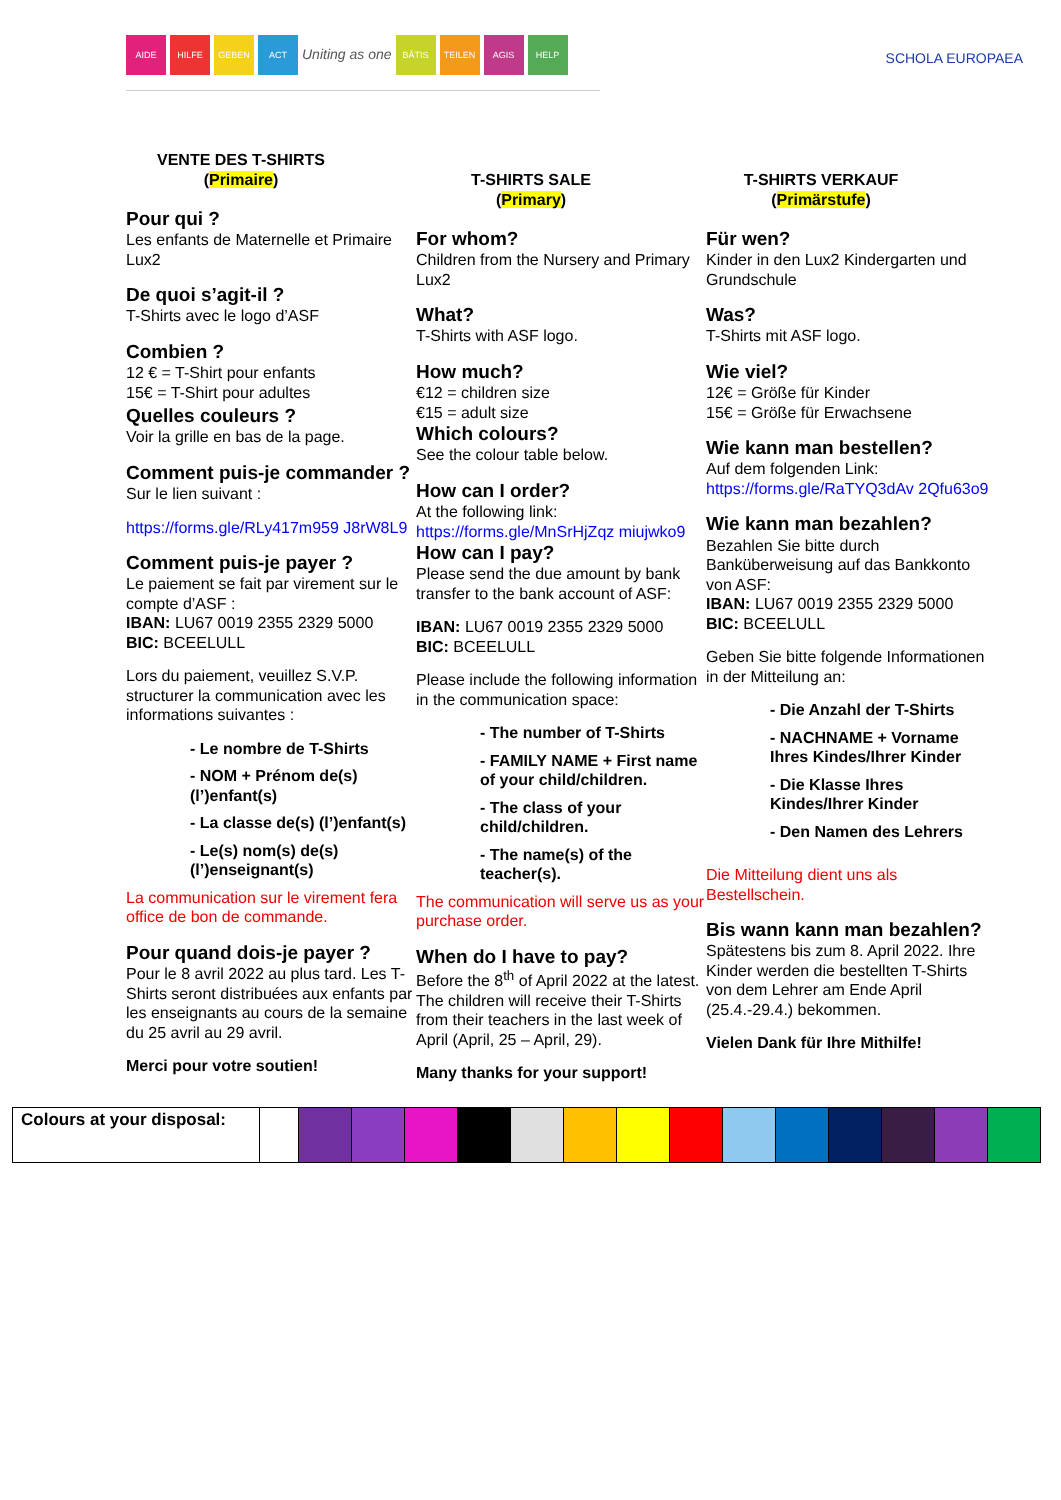AIDE HILFE GEBEN ACT Uniting as one BÂTIS TEILEN AGIS HELP
SCHOLA EUROPAEA
VENTE DES T-SHIRTS
(Primaire)
Pour qui ?
Les enfants de Maternelle et Primaire Lux2
De quoi s’agit-il ?
T-Shirts avec le logo d’ASF
Combien ?
12 € = T-Shirt pour enfants
15€ = T-Shirt pour adultes
Quelles couleurs ?
Voir la grille en bas de la page.
Comment puis-je commander ?
Sur le lien suivant :
https://forms.gle/RLy417m959 J8rW8L9
Comment puis-je payer ?
Le paiement se fait par virement sur le compte d’ASF :
IBAN: LU67 0019 2355 2329 5000
BIC: BCEELULL
Lors du paiement, veuillez S.V.P. structurer la communication avec les informations suivantes :
- Le nombre de T-Shirts
- NOM + Prénom de(s) (l’)enfant(s)
- La classe de(s) (l’)enfant(s)
- Le(s) nom(s) de(s) (l’)enseignant(s)
La communication sur le virement fera office de bon de commande.
Pour quand dois-je payer ?
Pour le 8 avril 2022 au plus tard. Les T-Shirts seront distribuées aux enfants par les enseignants au cours de la semaine du 25 avril au 29 avril.
Merci pour votre soutien!
T-SHIRTS SALE
(Primary)
For whom?
Children from the Nursery and Primary Lux2
What?
T-Shirts with ASF logo.
How much?
€12 = children size
€15 = adult size
Which colours?
See the colour table below.
How can I order?
At the following link:
https://forms.gle/MnSrHjZqz miujwko9
How can I pay?
Please send the due amount by bank transfer to the bank account of ASF:
IBAN: LU67 0019 2355 2329 5000
BIC: BCEELULL
Please include the following information in the communication space:
- The number of T-Shirts
- FAMILY NAME + First name of your child/children.
- The class of your child/children.
- The name(s) of the teacher(s).
The communication will serve us as your purchase order.
When do I have to pay?
Before the 8<sup>th</sup> of April 2022 at the latest. The children will receive their T-Shirts from their teachers in the last week of April (April, 25 – April, 29).
Many thanks for your support!
T-SHIRTS VERKAUF
(Primärstufe)
Für wen?
Kinder in den Lux2 Kindergarten und Grundschule
Was?
T-Shirts mit ASF logo.
Wie viel?
12€ = Größe für Kinder
15€ = Größe für Erwachsene
Wie kann man bestellen?
Auf dem folgenden Link:
https://forms.gle/RaTYQ3dAv 2Qfu63o9
Wie kann man bezahlen?
Bezahlen Sie bitte durch Banküberweisung auf das Bankkonto von ASF:
IBAN: LU67 0019 2355 2329 5000
BIC: BCEELULL
Geben Sie bitte folgende Informationen in der Mitteilung an:
- Die Anzahl der T-Shirts
- NACHNAME + Vorname Ihres Kindes/Ihrer Kinder
- Die Klasse Ihres Kindes/Ihrer Kinder
- Den Namen des Lehrers
Die Mitteilung dient uns als Bestellschein.
Bis wann kann man bezahlen?
Spätestens bis zum 8. April 2022. Ihre Kinder werden die bestellten T-Shirts von dem Lehrer am Ende April (25.4.-29.4.) bekommen.
Vielen Dank für Ihre Mithilfe!
| Colours at your disposal: | | | | | | | | | | | | | | | |